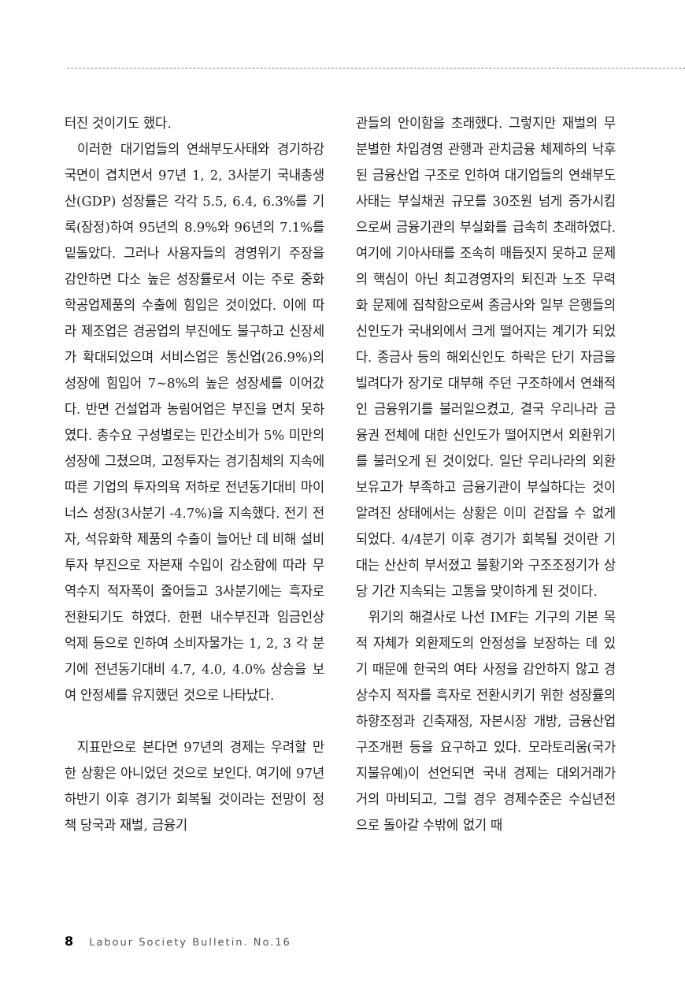터진 것이기도 했다.
이러한 대기업들의 연쇄부도사태와 경기하강국면이 겹치면서 97년 1, 2, 3사분기 국내총생산(GDP) 성장률은 각각 5.5, 6.4, 6.3%를 기록(잠정)하여 95년의 8.9%와 96년의 7.1%를 밑돌았다. 그러나 사용자들의 경영위기 주장을 감안하면 다소 높은 성장률로서 이는 주로 중화학공업제품의 수출에 힘입은 것이었다. 이에 따라 제조업은 경공업의 부진에도 불구하고 신장세가 확대되었으며 서비스업은 통신업(26.9%)의 성장에 힘입어 7~8%의 높은 성장세를 이어갔다. 반면 건설업과 농림어업은 부진을 면치 못하였다. 총수요 구성별로는 민간소비가 5% 미만의 성장에 그쳤으며, 고정투자는 경기침체의 지속에 따른 기업의 투자의욕 저하로 전년동기대비 마이너스 성장(3사분기 -4.7%)을 지속했다. 전기 전자, 석유화학 제품의 수출이 늘어난 데 비해 설비투자 부진으로 자본재 수입이 감소함에 따라 무역수지 적자폭이 줄어들고 3사분기에는 흑자로 전환되기도 하였다. 한편 내수부진과 임금인상 억제 등으로 인하여 소비자물가는 1, 2, 3 각 분기에 전년동기대비 4.7, 4.0, 4.0% 상승을 보여 안정세를 유지했던 것으로 나타났다.
지표만으로 본다면 97년의 경제는 우려할 만한 상황은 아니었던 것으로 보인다. 여기에 97년 하반기 이후 경기가 회복될 것이라는 전망이 정책 당국과 재벌, 금융기
관들의 안이함을 초래했다. 그렇지만 재벌의 무분별한 차입경영 관행과 관치금융 체제하의 낙후된 금융산업 구조로 인하여 대기업들의 연쇄부도 사태는 부실채권 규모를 30조원 넘게 증가시킴으로써 금융기관의 부실화를 급속히 초래하였다. 여기에 기아사태를 조속히 매듭짓지 못하고 문제의 핵심이 아닌 최고경영자의 퇴진과 노조 무력화 문제에 집착함으로써 종금사와 일부 은행들의 신인도가 국내외에서 크게 떨어지는 계기가 되었다. 종금사 등의 해외신인도 하락은 단기 자금을 빌려다가 장기로 대부해 주던 구조하에서 연쇄적인 금융위기를 불러일으켰고, 결국 우리나라 금융권 전체에 대한 신인도가 떨어지면서 외환위기를 불러오게 된 것이었다. 일단 우리나라의 외환보유고가 부족하고 금융기관이 부실하다는 것이 알려진 상태에서는 상황은 이미 걷잡을 수 없게 되었다. 4/4분기 이후 경기가 회복될 것이란 기대는 산산히 부서졌고 불황기와 구조조정기가 상당 기간 지속되는 고통을 맞이하게 된 것이다.
위기의 해결사로 나선 IMF는 기구의 기본 목적 자체가 외환제도의 안정성을 보장하는 데 있기 때문에 한국의 여타 사정을 감안하지 않고 경상수지 적자를 흑자로 전환시키기 위한 성장률의 하향조정과 긴축재정, 자본시장 개방, 금융산업 구조개편 등을 요구하고 있다. 모라토리움(국가지불유예)이 선언되면 국내 경제는 대외거래가 거의 마비되고, 그럴 경우 경제수준은 수십년전으로 돌아갈 수밖에 없기 때
8 Labour Society Bulletin. No.16